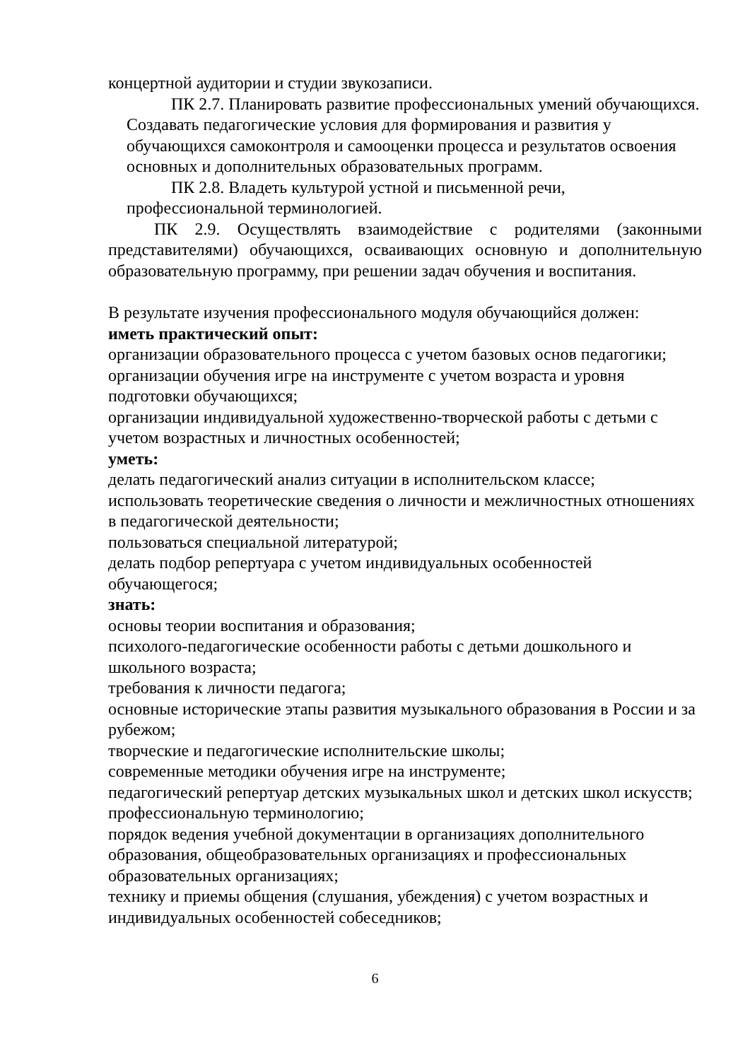концертной аудитории и студии звукозаписи.
ПК 2.7. Планировать развитие профессиональных умений обучающихся. Создавать педагогические условия для формирования и развития у обучающихся самоконтроля и самооценки процесса и результатов освоения основных и дополнительных образовательных программ.
ПК 2.8. Владеть культурой устной и письменной речи, профессиональной терминологией.
ПК 2.9. Осуществлять взаимодействие с родителями (законными представителями) обучающихся, осваивающих основную и дополнительную образовательную программу, при решении задач обучения и воспитания.
В результате изучения профессионального модуля обучающийся должен:
иметь практический опыт:
организации образовательного процесса с учетом базовых основ педагогики;
организации обучения игре на инструменте с учетом возраста и уровня подготовки обучающихся;
организации индивидуальной художественно-творческой работы с детьми с учетом возрастных и личностных особенностей;
уметь:
делать педагогический анализ ситуации в исполнительском классе;
использовать теоретические сведения о личности и межличностных отношениях в педагогической деятельности;
пользоваться специальной литературой;
делать подбор репертуара с учетом индивидуальных особенностей обучающегося;
знать:
основы теории воспитания и образования;
психолого-педагогические особенности работы с детьми дошкольного и школьного возраста;
требования к личности педагога;
основные исторические этапы развития музыкального образования в России и за рубежом;
творческие и педагогические исполнительские школы;
современные методики обучения игре на инструменте;
педагогический репертуар детских музыкальных школ и детских школ искусств;
профессиональную терминологию;
порядок ведения учебной документации в организациях дополнительного образования, общеобразовательных организациях и профессиональных образовательных организациях;
технику и приемы общения (слушания, убеждения) с учетом возрастных и индивидуальных особенностей собеседников;
6